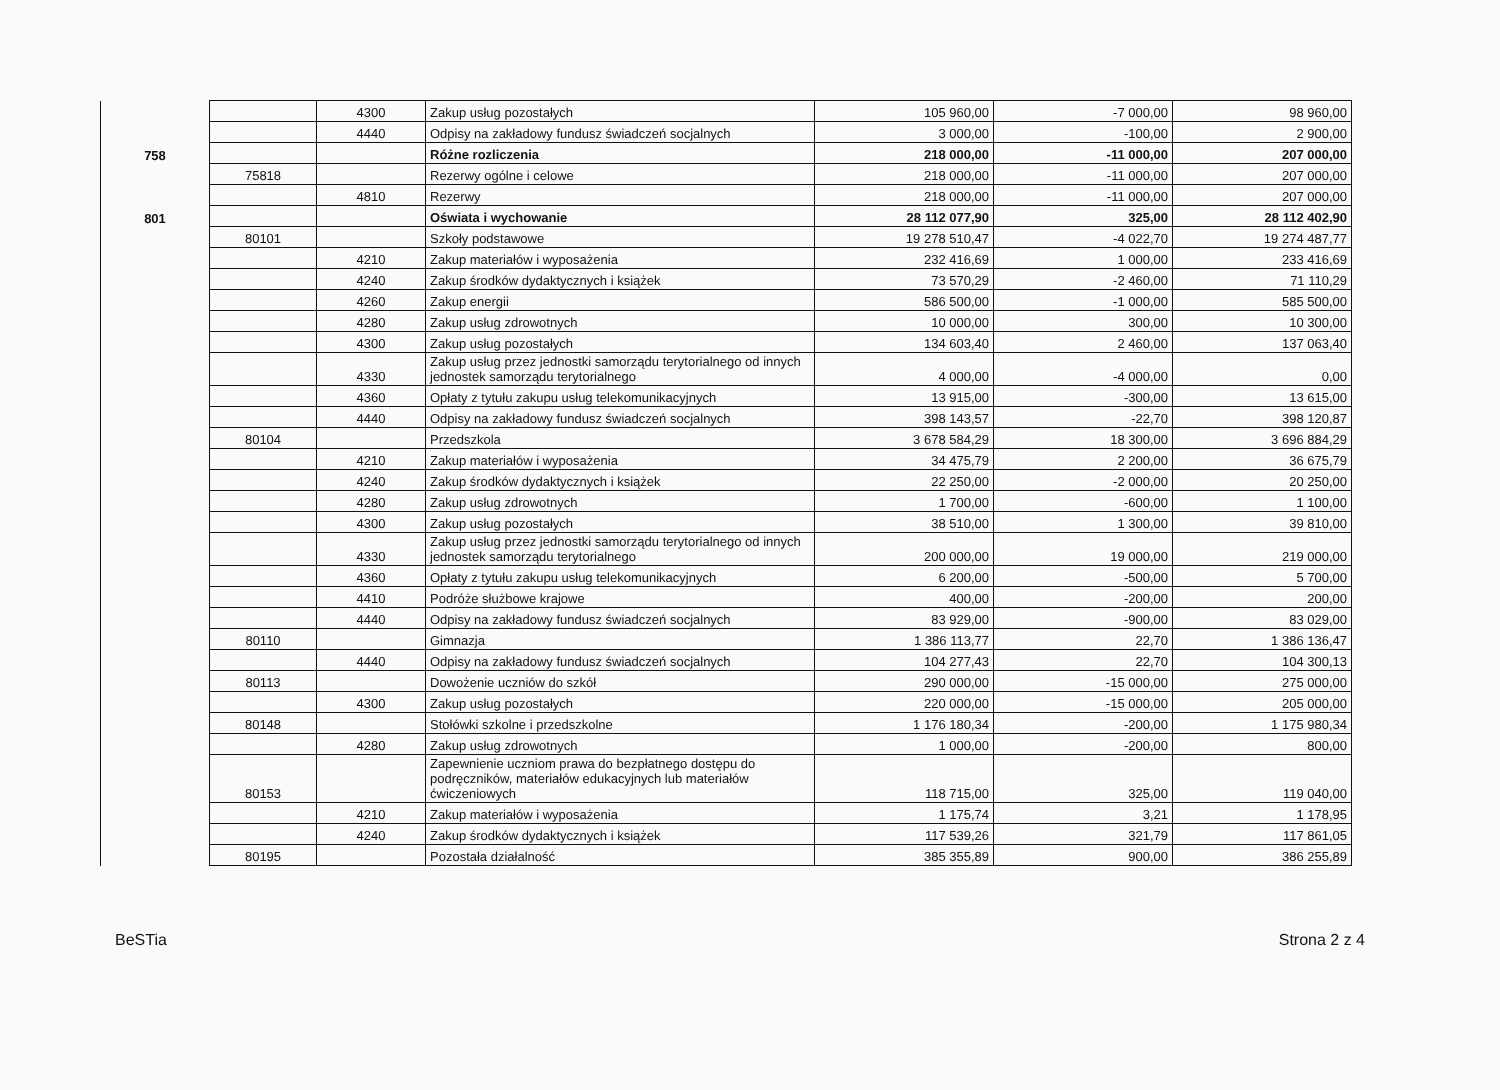| | | 4300 | Zakup usług pozostałych | 105 960,00 | -7 000,00 | 98 960,00 |
| | | 4440 | Odpisy na zakładowy fundusz świadczeń socjalnych | 3 000,00 | -100,00 | 2 900,00 |
| 758 | | | Różne rozliczenia | 218 000,00 | -11 000,00 | 207 000,00 |
| | 75818 | | Rezerwy ogólne i celowe | 218 000,00 | -11 000,00 | 207 000,00 |
| | | 4810 | Rezerwy | 218 000,00 | -11 000,00 | 207 000,00 |
| 801 | | | Oświata i wychowanie | 28 112 077,90 | 325,00 | 28 112 402,90 |
| | 80101 | | Szkoły podstawowe | 19 278 510,47 | -4 022,70 | 19 274 487,77 |
| | | 4210 | Zakup materiałów i wyposażenia | 232 416,69 | 1 000,00 | 233 416,69 |
| | | 4240 | Zakup środków dydaktycznych i książek | 73 570,29 | -2 460,00 | 71 110,29 |
| | | 4260 | Zakup energii | 586 500,00 | -1 000,00 | 585 500,00 |
| | | 4280 | Zakup usług zdrowotnych | 10 000,00 | 300,00 | 10 300,00 |
| | | 4300 | Zakup usług pozostałych | 134 603,40 | 2 460,00 | 137 063,40 |
| | | 4330 | Zakup usług przez jednostki samorządu terytorialnego od innych jednostek samorządu terytorialnego | 4 000,00 | -4 000,00 | 0,00 |
| | | 4360 | Opłaty z tytułu zakupu usług telekomunikacyjnych | 13 915,00 | -300,00 | 13 615,00 |
| | | 4440 | Odpisy na zakładowy fundusz świadczeń socjalnych | 398 143,57 | -22,70 | 398 120,87 |
| | 80104 | | Przedszkola | 3 678 584,29 | 18 300,00 | 3 696 884,29 |
| | | 4210 | Zakup materiałów i wyposażenia | 34 475,79 | 2 200,00 | 36 675,79 |
| | | 4240 | Zakup środków dydaktycznych i książek | 22 250,00 | -2 000,00 | 20 250,00 |
| | | 4280 | Zakup usług zdrowotnych | 1 700,00 | -600,00 | 1 100,00 |
| | | 4300 | Zakup usług pozostałych | 38 510,00 | 1 300,00 | 39 810,00 |
| | | 4330 | Zakup usług przez jednostki samorządu terytorialnego od innych jednostek samorządu terytorialnego | 200 000,00 | 19 000,00 | 219 000,00 |
| | | 4360 | Opłaty z tytułu zakupu usług telekomunikacyjnych | 6 200,00 | -500,00 | 5 700,00 |
| | | 4410 | Podróże służbowe krajowe | 400,00 | -200,00 | 200,00 |
| | | 4440 | Odpisy na zakładowy fundusz świadczeń socjalnych | 83 929,00 | -900,00 | 83 029,00 |
| | 80110 | | Gimnazja | 1 386 113,77 | 22,70 | 1 386 136,47 |
| | | 4440 | Odpisy na zakładowy fundusz świadczeń socjalnych | 104 277,43 | 22,70 | 104 300,13 |
| | 80113 | | Dowożenie uczniów do szkół | 290 000,00 | -15 000,00 | 275 000,00 |
| | | 4300 | Zakup usług pozostałych | 220 000,00 | -15 000,00 | 205 000,00 |
| | 80148 | | Stołówki szkolne i przedszkolne | 1 176 180,34 | -200,00 | 1 175 980,34 |
| | | 4280 | Zakup usług zdrowotnych | 1 000,00 | -200,00 | 800,00 |
| | 80153 | | Zapewnienie uczniom prawa do bezpłatnego dostępu do podręczników, materiałów edukacyjnych lub materiałów ćwiczeniowych | 118 715,00 | 325,00 | 119 040,00 |
| | | 4210 | Zakup materiałów i wyposażenia | 1 175,74 | 3,21 | 1 178,95 |
| | | 4240 | Zakup środków dydaktycznych i książek | 117 539,26 | 321,79 | 117 861,05 |
| | 80195 | | Pozostała działalność | 385 355,89 | 900,00 | 386 255,89 |
BeSTia Strona 2 z 4